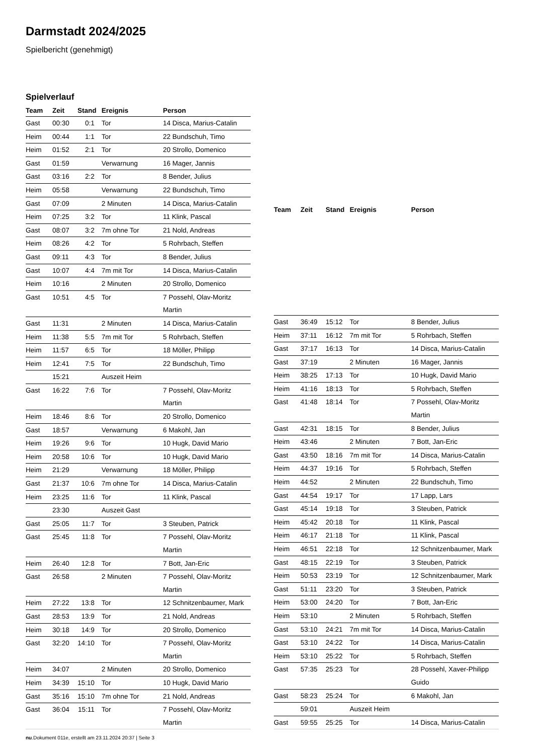Darmstadt 2024/2025
Spielbericht (genehmigt)
Spielverlauf
| Team | Zeit | Stand | Ereignis | Person |
| --- | --- | --- | --- | --- |
| Gast | 00:30 | 0:1 | Tor | 14 Disca, Marius-Catalin |
| Heim | 00:44 | 1:1 | Tor | 22 Bundschuh, Timo |
| Heim | 01:52 | 2:1 | Tor | 20 Strollo, Domenico |
| Gast | 01:59 | | Verwarnung | 16 Mager, Jannis |
| Gast | 03:16 | 2:2 | Tor | 8 Bender, Julius |
| Heim | 05:58 | | Verwarnung | 22 Bundschuh, Timo |
| Gast | 07:09 | | 2 Minuten | 14 Disca, Marius-Catalin |
| Heim | 07:25 | 3:2 | Tor | 11 Klink, Pascal |
| Gast | 08:07 | 3:2 | 7m ohne Tor | 21 Nold, Andreas |
| Heim | 08:26 | 4:2 | Tor | 5 Rohrbach, Steffen |
| Gast | 09:11 | 4:3 | Tor | 8 Bender, Julius |
| Gast | 10:07 | 4:4 | 7m mit Tor | 14 Disca, Marius-Catalin |
| Heim | 10:16 | | 2 Minuten | 20 Strollo, Domenico |
| Gast | 10:51 | 4:5 | Tor | 7 Possehl, Olav-Moritz Martin |
| Gast | 11:31 | | 2 Minuten | 14 Disca, Marius-Catalin |
| Heim | 11:38 | 5:5 | 7m mit Tor | 5 Rohrbach, Steffen |
| Heim | 11:57 | 6:5 | Tor | 18 Möller, Philipp |
| Heim | 12:41 | 7:5 | Tor | 22 Bundschuh, Timo |
| | 15:21 | | Auszeit Heim | |
| Gast | 16:22 | 7:6 | Tor | 7 Possehl, Olav-Moritz Martin |
| Heim | 18:46 | 8:6 | Tor | 20 Strollo, Domenico |
| Gast | 18:57 | | Verwarnung | 6 Makohl, Jan |
| Heim | 19:26 | 9:6 | Tor | 10 Hugk, David Mario |
| Heim | 20:58 | 10:6 | Tor | 10 Hugk, David Mario |
| Heim | 21:29 | | Verwarnung | 18 Möller, Philipp |
| Gast | 21:37 | 10:6 | 7m ohne Tor | 14 Disca, Marius-Catalin |
| Heim | 23:25 | 11:6 | Tor | 11 Klink, Pascal |
| | 23:30 | | Auszeit Gast | |
| Gast | 25:05 | 11:7 | Tor | 3 Steuben, Patrick |
| Gast | 25:45 | 11:8 | Tor | 7 Possehl, Olav-Moritz Martin |
| Heim | 26:40 | 12:8 | Tor | 7 Bott, Jan-Eric |
| Gast | 26:58 | | 2 Minuten | 7 Possehl, Olav-Moritz Martin |
| Heim | 27:22 | 13:8 | Tor | 12 Schnitzenbaumer, Mark |
| Gast | 28:53 | 13:9 | Tor | 21 Nold, Andreas |
| Heim | 30:18 | 14:9 | Tor | 20 Strollo, Domenico |
| Gast | 32:20 | 14:10 | Tor | 7 Possehl, Olav-Moritz Martin |
| Heim | 34:07 | | 2 Minuten | 20 Strollo, Domenico |
| Heim | 34:39 | 15:10 | Tor | 10 Hugk, David Mario |
| Gast | 35:16 | 15:10 | 7m ohne Tor | 21 Nold, Andreas |
| Gast | 36:04 | 15:11 | Tor | 7 Possehl, Olav-Moritz Martin |
| Team | Zeit | Stand | Ereignis | Person |
| --- | --- | --- | --- | --- |
| Gast | 36:49 | 15:12 | Tor | 8 Bender, Julius |
| Heim | 37:11 | 16:12 | 7m mit Tor | 5 Rohrbach, Steffen |
| Gast | 37:17 | 16:13 | Tor | 14 Disca, Marius-Catalin |
| Gast | 37:19 | | 2 Minuten | 16 Mager, Jannis |
| Heim | 38:25 | 17:13 | Tor | 10 Hugk, David Mario |
| Heim | 41:16 | 18:13 | Tor | 5 Rohrbach, Steffen |
| Gast | 41:48 | 18:14 | Tor | 7 Possehl, Olav-Moritz Martin |
| Gast | 42:31 | 18:15 | Tor | 8 Bender, Julius |
| Heim | 43:46 | | 2 Minuten | 7 Bott, Jan-Eric |
| Gast | 43:50 | 18:16 | 7m mit Tor | 14 Disca, Marius-Catalin |
| Heim | 44:37 | 19:16 | Tor | 5 Rohrbach, Steffen |
| Heim | 44:52 | | 2 Minuten | 22 Bundschuh, Timo |
| Gast | 44:54 | 19:17 | Tor | 17 Lapp, Lars |
| Gast | 45:14 | 19:18 | Tor | 3 Steuben, Patrick |
| Heim | 45:42 | 20:18 | Tor | 11 Klink, Pascal |
| Heim | 46:17 | 21:18 | Tor | 11 Klink, Pascal |
| Heim | 46:51 | 22:18 | Tor | 12 Schnitzenbaumer, Mark |
| Gast | 48:15 | 22:19 | Tor | 3 Steuben, Patrick |
| Heim | 50:53 | 23:19 | Tor | 12 Schnitzenbaumer, Mark |
| Gast | 51:11 | 23:20 | Tor | 3 Steuben, Patrick |
| Heim | 53:00 | 24:20 | Tor | 7 Bott, Jan-Eric |
| Heim | 53:10 | | 2 Minuten | 5 Rohrbach, Steffen |
| Gast | 53:10 | 24:21 | 7m mit Tor | 14 Disca, Marius-Catalin |
| Gast | 53:10 | 24:22 | Tor | 14 Disca, Marius-Catalin |
| Heim | 53:10 | 25:22 | Tor | 5 Rohrbach, Steffen |
| Gast | 57:35 | 25:23 | Tor | 28 Possehl, Xaver-Philipp Guido |
| Gast | 58:23 | 25:24 | Tor | 6 Makohl, Jan |
| | 59:01 | | Auszeit Heim | |
| Gast | 59:55 | 25:25 | Tor | 14 Disca, Marius-Catalin |
nu.Dokument 011e, erstellt am 23.11.2024 20:37 | Seite 3